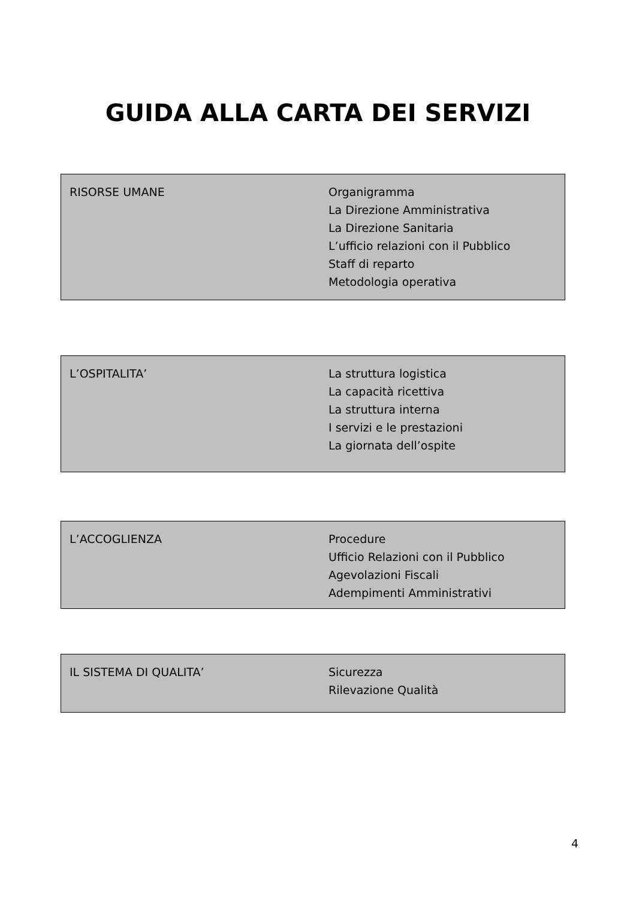GUIDA ALLA CARTA DEI SERVIZI
RISORSE UMANE Organigramma
La Direzione Amministrativa
La Direzione Sanitaria
L’ufficio relazioni con il Pubblico
Staff di reparto
Metodologia operativa
L’OSPITALITA’ La struttura logistica
La capacità ricettiva
La struttura interna
I servizi e le prestazioni
La giornata dell’ospite
L’ACCOGLIENZA Procedure
Ufficio Relazioni con il Pubblico
Agevolazioni Fiscali
Adempimenti Amministrativi
IL SISTEMA DI QUALITA’ Sicurezza
Rilevazione Qualità
4